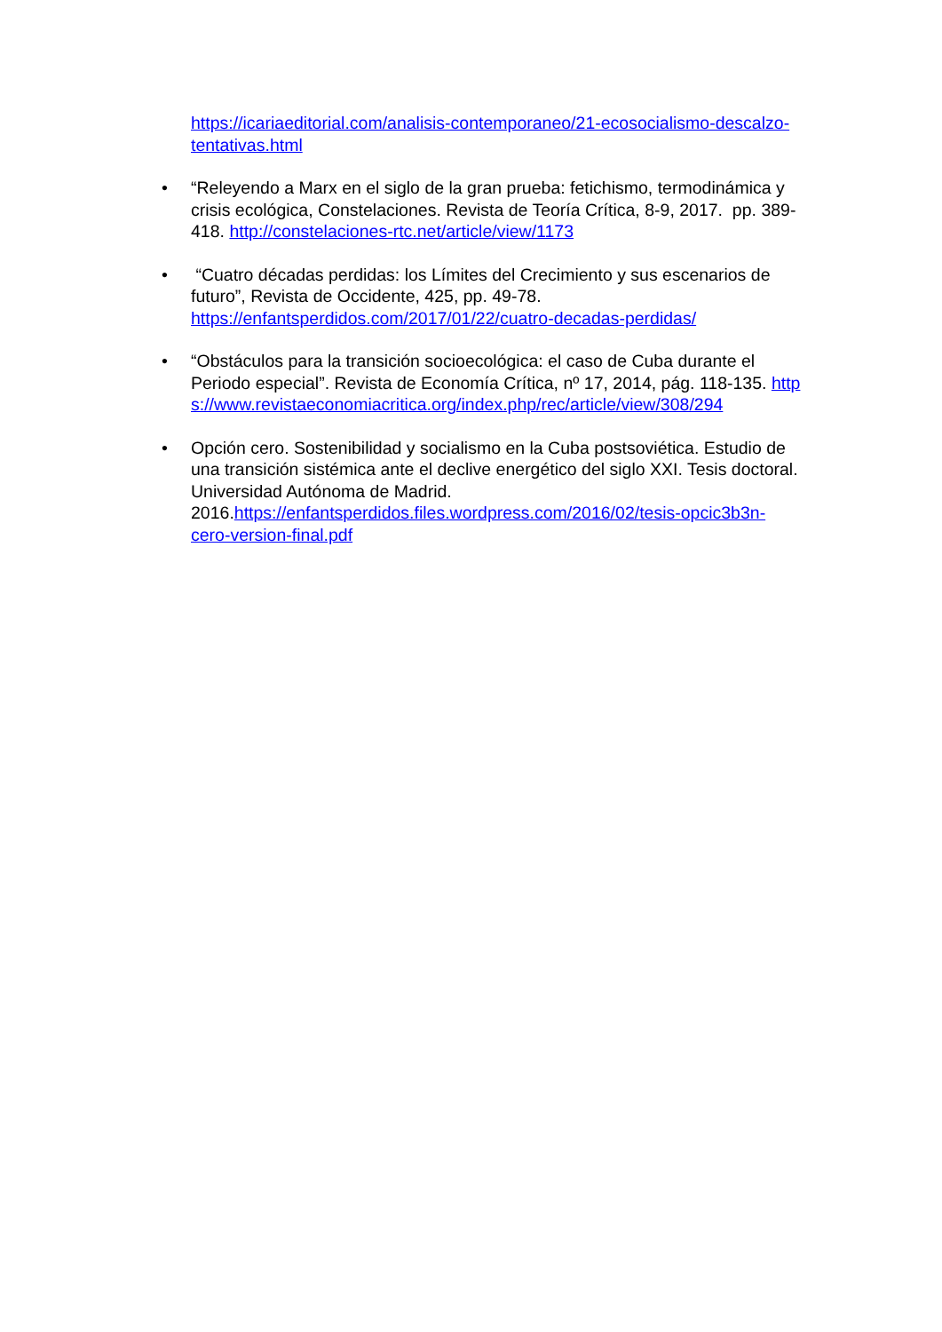https://icariaeditorial.com/analisis-contemporaneo/21-ecosocialismo-descalzo-tentativas.html
•
“Releyendo a Marx en el siglo de la gran prueba: fetichismo, termodinámica y crisis ecológica, Constelaciones. Revista de Teoría Crítica, 8-9, 2017. pp. 389-418. http://constelaciones-rtc.net/article/view/1173
•
“Cuatro décadas perdidas: los Límites del Crecimiento y sus escenarios de futuro”, Revista de Occidente, 425, pp. 49-78. https://enfantsperdidos.com/2017/01/22/cuatro-decadas-perdidas/
•
“Obstáculos para la transición socioecológica: el caso de Cuba durante el Periodo especial”. Revista de Economía Crítica, nº 17, 2014, pág. 118-135. https://www.revistaeconomiacritica.org/index.php/rec/article/view/308/294
•
Opción cero. Sostenibilidad y socialismo en la Cuba postsoviética. Estudio de una transición sistémica ante el declive energético del siglo XXI. Tesis doctoral. Universidad Autónoma de Madrid. 2016.https://enfantsperdidos.files.wordpress.com/2016/02/tesis-opcic3b3n-cero-version-final.pdf